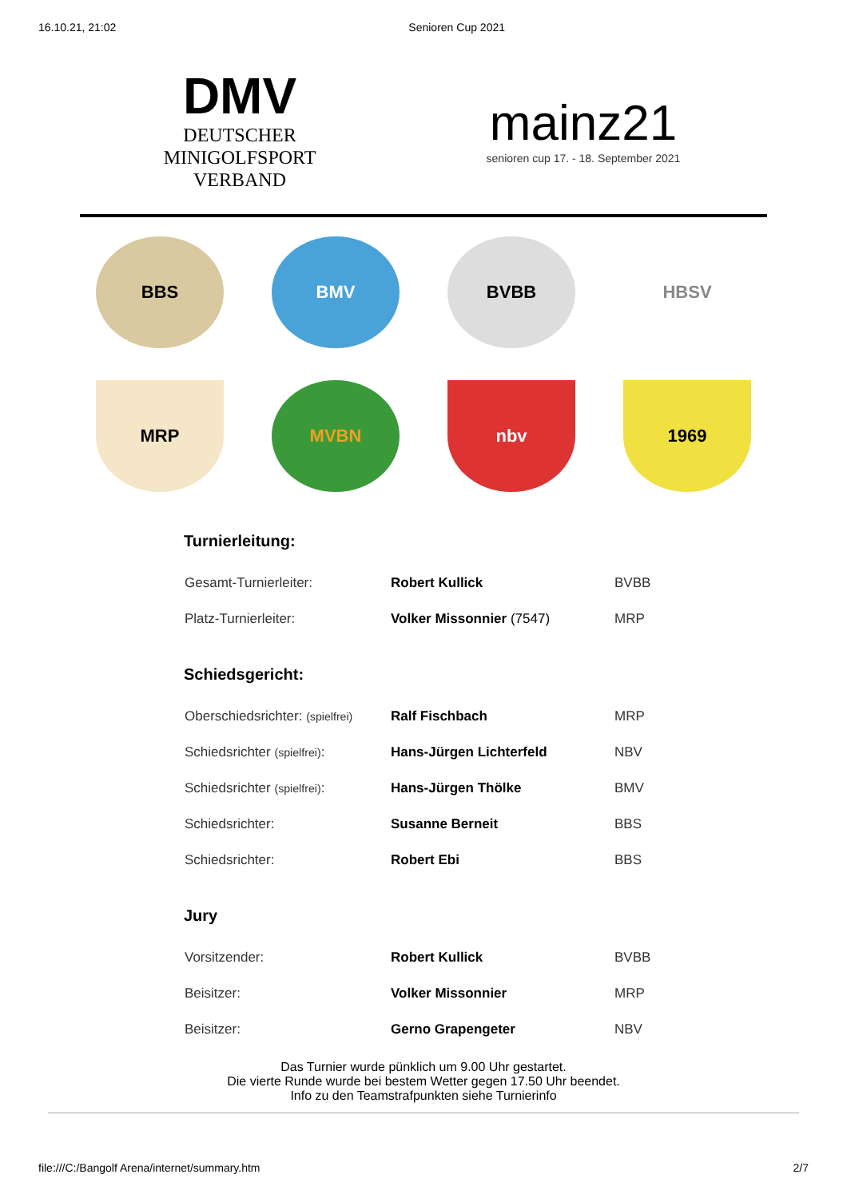16.10.21, 21:02 Senioren Cup 2021
DMV
DEUTSCHER
MINIGOLFSPORT
VERBAND
mainz21
senioren cup 17. - 18. September 2021
BBS
BMV
BVBB
HBSV
MRP
MVBN
nbv
1969
Turnierleitung:
| Gesamt-Turnierleiter: | Robert Kullick | BVBB |
| Platz-Turnierleiter: | Volker Missonnier (7547) | MRP |
Schiedsgericht:
| Oberschiedsrichter: (spielfrei) | Ralf Fischbach | MRP |
| Schiedsrichter (spielfrei) : | Hans-Jürgen Lichterfeld | NBV |
| Schiedsrichter (spielfrei) : | Hans-Jürgen Thölke | BMV |
| Schiedsrichter: | Susanne Berneit | BBS |
| Schiedsrichter: | Robert Ebi | BBS |
Jury
| Vorsitzender: | Robert Kullick | BVBB |
| Beisitzer: | Volker Missonnier | MRP |
| Beisitzer: | Gerno Grapengeter | NBV |
Das Turnier wurde pünklich um 9.00 Uhr gestartet.
Die vierte Runde wurde bei bestem Wetter gegen 17.50 Uhr beendet.
Info zu den Teamstrafpunkten siehe Turnierinfo
file:///C:/Bangolf Arena/internet/summary.htm 2/7